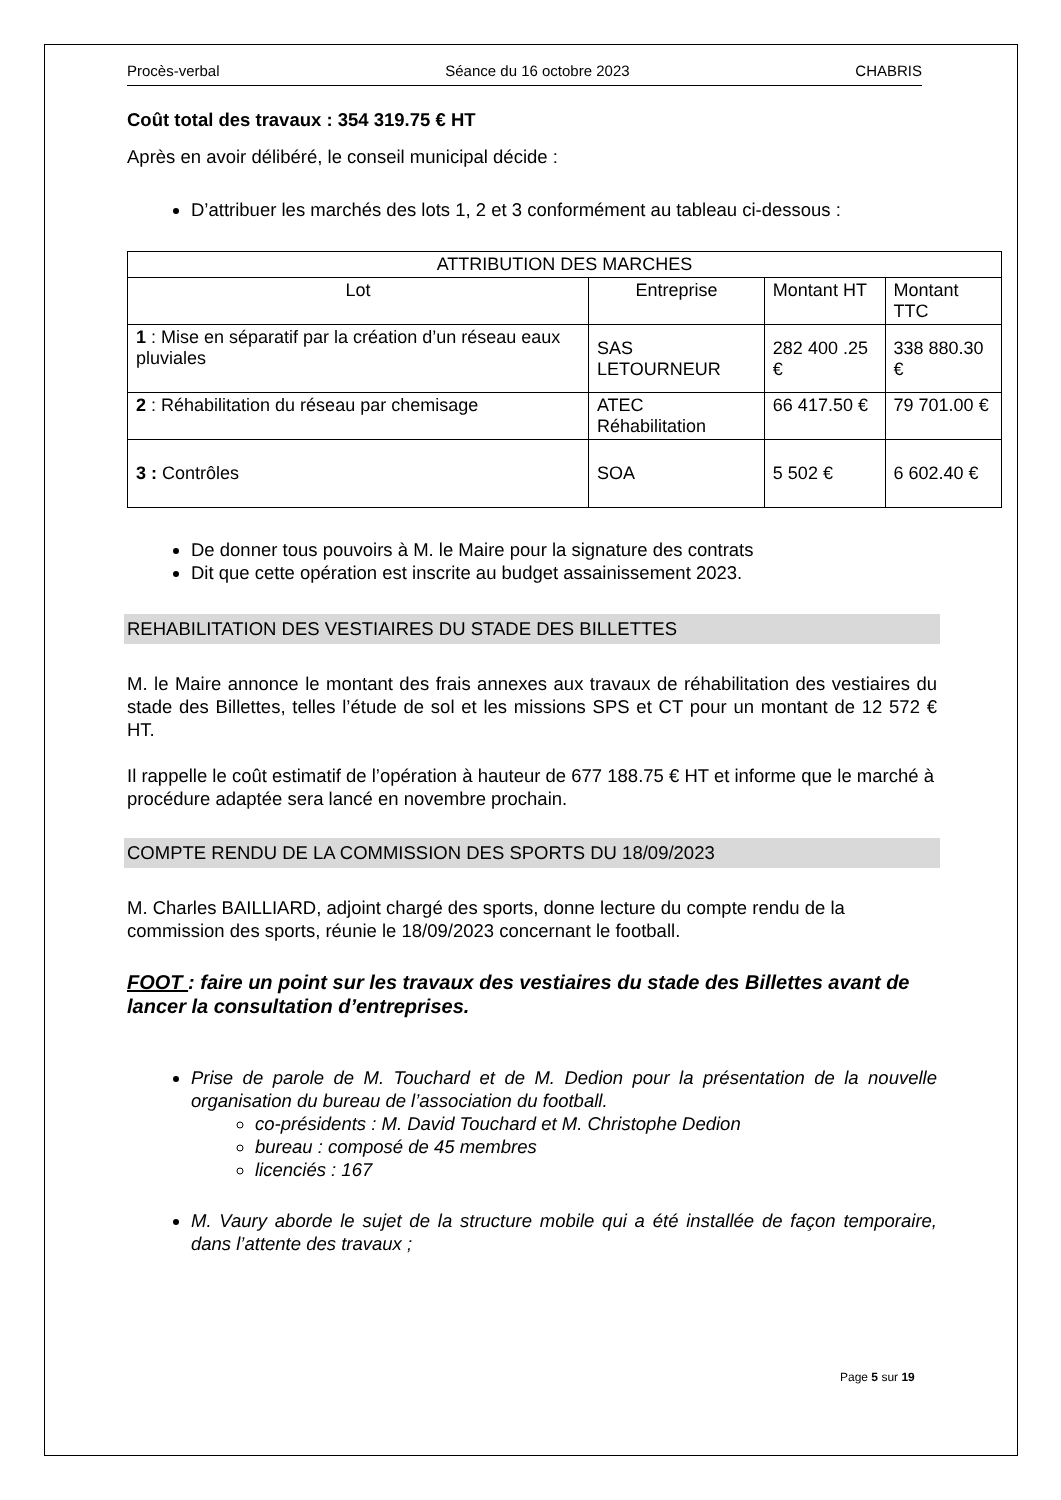Procès-verbal Séance du 16 octobre 2023 CHABRIS
Coût total des travaux : 354 319.75 € HT
Après en avoir délibéré, le conseil municipal décide :
D’attribuer les marchés des lots 1, 2 et 3 conformément au tableau ci-dessous :
| ATTRIBUTION DES MARCHES | | | |
| --- | --- | --- | --- |
| Lot | Entreprise | Montant HT | Montant TTC |
| 1 : Mise en séparatif par la création d’un réseau eaux pluviales | SAS LETOURNEUR | 282 400 .25 € | 338 880.30 € |
| 2 : Réhabilitation du réseau par chemisage | ATEC Réhabilitation | 66 417.50 € | 79 701.00 € |
| 3 : Contrôles | SOA | 5 502 € | 6 602.40 € |
De donner tous pouvoirs à M. le Maire pour la signature des contrats
Dit que cette opération est inscrite au budget assainissement 2023.
REHABILITATION DES VESTIAIRES DU STADE DES BILLETTES
M. le Maire annonce le montant des frais annexes aux travaux de réhabilitation des vestiaires du stade des Billettes, telles l’étude de sol et les missions SPS et CT pour un montant de 12 572 € HT.
Il rappelle le coût estimatif de l’opération à hauteur de 677 188.75 € HT et informe que le marché à procédure adaptée sera lancé en novembre prochain.
COMPTE RENDU DE LA COMMISSION DES SPORTS DU 18/09/2023
M. Charles BAILLIARD, adjoint chargé des sports, donne lecture du compte rendu de la commission des sports, réunie le 18/09/2023 concernant le football.
FOOT : faire un point sur les travaux des vestiaires du stade des Billettes avant de lancer la consultation d’entreprises.
Prise de parole de M. Touchard et de M. Dedion pour la présentation de la nouvelle organisation du bureau de l’association du football.
co-présidents : M. David Touchard et M. Christophe Dedion
bureau : composé de 45 membres
licenciés : 167
M. Vaury aborde le sujet de la structure mobile qui a été installée de façon temporaire, dans l’attente des travaux ;
Page 5 sur 19